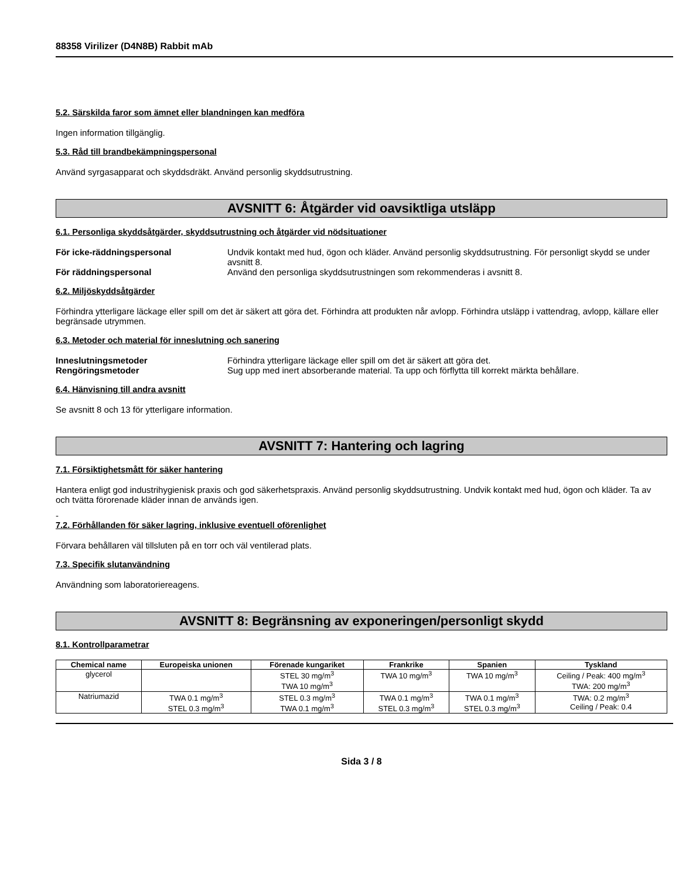88358 Virilizer (D4N8B) Rabbit mAb
5.2. Särskilda faror som ämnet eller blandningen kan medföra
Ingen information tillgänglig.
5.3. Råd till brandbekämpningspersonal
Använd syrgasapparat och skyddsdräkt. Använd personlig skyddsutrustning.
AVSNITT 6: Åtgärder vid oavsiktliga utsläpp
6.1. Personliga skyddsåtgärder, skyddsutrustning och åtgärder vid nödsituationer
För icke-räddningspersonal Undvik kontakt med hud, ögon och kläder. Använd personlig skyddsutrustning. För personligt skydd se under avsnitt 8. För räddningspersonal Använd den personliga skyddsutrustningen som rekommenderas i avsnitt 8.
6.2. Miljöskyddsåtgärder
Förhindra ytterligare läckage eller spill om det är säkert att göra det. Förhindra att produkten når avlopp. Förhindra utsläpp i vattendrag, avlopp, källare eller begränsade utrymmen.
6.3. Metoder och material för inneslutning och sanering
Inneslutningsmetoder Förhindra ytterligare läckage eller spill om det är säkert att göra det. Rengöringsmetoder Sug upp med inert absorberande material. Ta upp och förflytta till korrekt märkta behållare.
6.4. Hänvisning till andra avsnitt
Se avsnitt 8 och 13 för ytterligare information.
AVSNITT 7: Hantering och lagring
7.1. Försiktighetsmått för säker hantering
Hantera enligt god industrihygienisk praxis och god säkerhetspraxis. Använd personlig skyddsutrustning. Undvik kontakt med hud, ögon och kläder. Ta av och tvätta förorenade kläder innan de används igen.
-
7.2. Förhållanden för säker lagring, inklusive eventuell oförenlighet
Förvara behållaren väl tillsluten på en torr och väl ventilerad plats.
7.3. Specifik slutanvändning
Användning som laboratoriereagens.
AVSNITT 8: Begränsning av exponeringen/personligt skydd
8.1. Kontrollparametrar
| Chemical name | Europeiska unionen | Förenade kungariket | Frankrike | Spanien | Tyskland |
| --- | --- | --- | --- | --- | --- |
| glycerol | | STEL 30 mg/m<sup>3</sup> TWA 10 mg/m<sup>3</sup> | TWA 10 mg/m<sup>3</sup> | TWA 10 mg/m<sup>3</sup> | Ceiling / Peak: 400 mg/m<sup>3</sup> TWA: 200 mg/m<sup>3</sup> |
| Natriumazid | TWA 0.1 mg/m<sup>3</sup> STEL 0.3 mg/m<sup>3</sup> | STEL 0.3 mg/m<sup>3</sup> TWA 0.1 mg/m<sup>3</sup> | TWA 0.1 mg/m<sup>3</sup> STEL 0.3 mg/m<sup>3</sup> | TWA 0.1 mg/m<sup>3</sup> STEL 0.3 mg/m<sup>3</sup> | TWA: 0.2 mg/m<sup>3</sup> Ceiling / Peak: 0.4 |
Sida 3 / 8